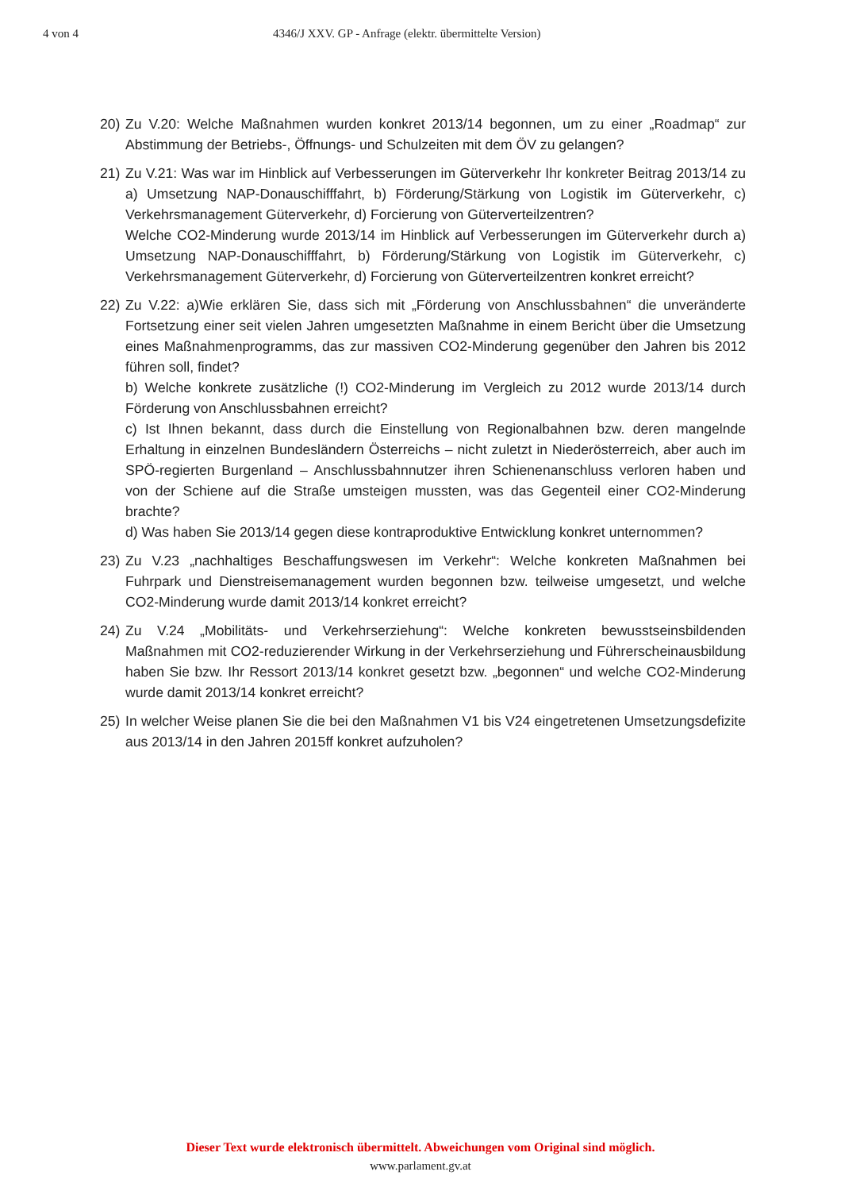4 von 4 4346/J XXV. GP - Anfrage (elektr. übermittelte Version)
20) Zu V.20: Welche Maßnahmen wurden konkret 2013/14 begonnen, um zu einer „Roadmap“ zur Abstimmung der Betriebs-, Öffnungs- und Schulzeiten mit dem ÖV zu gelangen?
21) Zu V.21: Was war im Hinblick auf Verbesserungen im Güterverkehr Ihr konkreter Beitrag 2013/14 zu a) Umsetzung NAP-Donauschifffahrt, b) Förderung/Stärkung von Logistik im Güterverkehr, c) Verkehrsmanagement Güterverkehr, d) Forcierung von Güterverteilzentren?
Welche CO2-Minderung wurde 2013/14 im Hinblick auf Verbesserungen im Güterverkehr durch a) Umsetzung NAP-Donauschifffahrt, b) Förderung/Stärkung von Logistik im Güterverkehr, c) Verkehrsmanagement Güterverkehr, d) Forcierung von Güterverteilzentren konkret erreicht?
22) Zu V.22: a)Wie erklären Sie, dass sich mit „Förderung von Anschlussbahnen“ die unveränderte Fortsetzung einer seit vielen Jahren umgesetzten Maßnahme in einem Bericht über die Umsetzung eines Maßnahmenprogramms, das zur massiven CO2-Minderung gegenüber den Jahren bis 2012 führen soll, findet?
b) Welche konkrete zusätzliche (!) CO2-Minderung im Vergleich zu 2012 wurde 2013/14 durch Förderung von Anschlussbahnen erreicht?
c) Ist Ihnen bekannt, dass durch die Einstellung von Regionalbahnen bzw. deren mangelnde Erhaltung in einzelnen Bundesländern Österreichs – nicht zuletzt in Niederösterreich, aber auch im SPÖ-regierten Burgenland – Anschlussbahnnutzer ihren Schienenanschluss verloren haben und von der Schiene auf die Straße umsteigen mussten, was das Gegenteil einer CO2-Minderung brachte?
d) Was haben Sie 2013/14 gegen diese kontraproduktive Entwicklung konkret unternommen?
23) Zu V.23 „nachhaltiges Beschaffungswesen im Verkehr“: Welche konkreten Maßnahmen bei Fuhrpark und Dienstreisemanagement wurden begonnen bzw. teilweise umgesetzt, und welche CO2-Minderung wurde damit 2013/14 konkret erreicht?
24) Zu V.24 „Mobilitäts- und Verkehrserziehung“: Welche konkreten bewusstseinsbildenden Maßnahmen mit CO2-reduzierender Wirkung in der Verkehrserziehung und Führerscheinausbildung haben Sie bzw. Ihr Ressort 2013/14 konkret gesetzt bzw. „begonnen“ und welche CO2-Minderung wurde damit 2013/14 konkret erreicht?
25) In welcher Weise planen Sie die bei den Maßnahmen V1 bis V24 eingetretenen Umsetzungsdefizite aus 2013/14 in den Jahren 2015ff konkret aufzuholen?
Dieser Text wurde elektronisch übermittelt. Abweichungen vom Original sind möglich.
www.parlament.gv.at